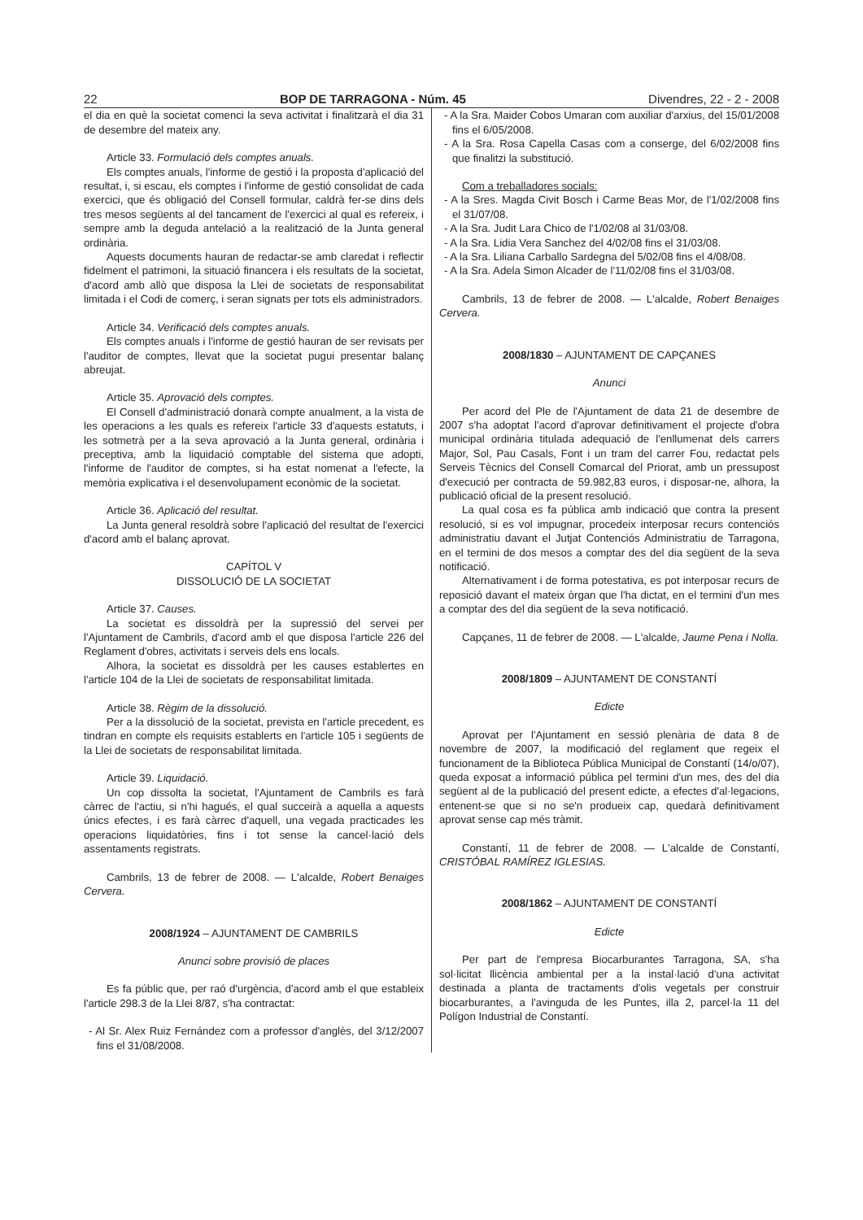22 BOP DE TARRAGONA - Núm. 45 Divendres, 22 - 2 - 2008
el dia en què la societat comenci la seva activitat i finalitzarà el dia 31 de desembre del mateix any.
Article 33. Formulació dels comptes anuals.
Els comptes anuals, l'informe de gestió i la proposta d'aplicació del resultat, i, si escau, els comptes i l'informe de gestió consolidat de cada exercici, que és obligació del Consell formular, caldrà fer-se dins dels tres mesos següents al del tancament de l'exercici al qual es refereix, i sempre amb la deguda antelació a la realització de la Junta general ordinària.
Aquests documents hauran de redactar-se amb claredat i reflectir fidelment el patrimoni, la situació financera i els resultats de la societat, d'acord amb allò que disposa la Llei de societats de responsabilitat limitada i el Codi de comerç, i seran signats per tots els administradors.
Article 34. Verificació dels comptes anuals.
Els comptes anuals i l'informe de gestió hauran de ser revisats per l'auditor de comptes, llevat que la societat pugui presentar balanç abreujat.
Article 35. Aprovació dels comptes.
El Consell d'administració donarà compte anualment, a la vista de les operacions a les quals es refereix l'article 33 d'aquests estatuts, i les sotmetrà per a la seva aprovació a la Junta general, ordinària i preceptiva, amb la liquidació comptable del sistema que adopti, l'informe de l'auditor de comptes, si ha estat nomenat a l'efecte, la memòria explicativa i el desenvolupament econòmic de la societat.
Article 36. Aplicació del resultat.
La Junta general resoldrà sobre l'aplicació del resultat de l'exercici d'acord amb el balanç aprovat.
CAPÍTOL V
DISSOLUCIÓ DE LA SOCIETAT
Article 37. Causes.
La societat es dissoldrà per la supressió del servei per l'Ajuntament de Cambrils, d'acord amb el que disposa l'article 226 del Reglament d'obres, activitats i serveis dels ens locals.
Alhora, la societat es dissoldrà per les causes establertes en l'article 104 de la Llei de societats de responsabilitat limitada.
Article 38. Règim de la dissolució.
Per a la dissolució de la societat, prevista en l'article precedent, es tindran en compte els requisits establerts en l'article 105 i següents de la Llei de societats de responsabilitat limitada.
Article 39. Liquidació.
Un cop dissolta la societat, l'Ajuntament de Cambrils es farà càrrec de l'actiu, si n'hi hagués, el qual succeirà a aquella a aquests únics efectes, i es farà càrrec d'aquell, una vegada practicades les operacions liquidatòries, fins i tot sense la cancel·lació dels assentaments registrats.
Cambrils, 13 de febrer de 2008. — L'alcalde, Robert Benaiges Cervera.
2008/1924 – AJUNTAMENT DE CAMBRILS
Anunci sobre provisió de places
Es fa públic que, per raó d'urgència, d'acord amb el que estableix l'article 298.3 de la Llei 8/87, s'ha contractat:
- Al Sr. Alex Ruiz Fernández com a professor d'anglès, del 3/12/2007 fins el 31/08/2008.
- A la Sra. Maider Cobos Umaran com auxiliar d'arxius, del 15/01/2008 fins el 6/05/2008.
- A la Sra. Rosa Capella Casas com a conserge, del 6/02/2008 fins que finalitzi la substitució.
Com a treballadores socials:
- A la Sres. Magda Civit Bosch i Carme Beas Mor, de l'1/02/2008 fins el 31/07/08.
- A la Sra. Judit Lara Chico de l'1/02/08 al 31/03/08.
- A la Sra. Lidia Vera Sanchez del 4/02/08 fins el 31/03/08.
- A la Sra. Liliana Carballo Sardegna del 5/02/08 fins el 4/08/08.
- A la Sra. Adela Simon Alcader de l'11/02/08 fins el 31/03/08.
Cambrils, 13 de febrer de 2008. — L'alcalde, Robert Benaiges Cervera.
2008/1830 – AJUNTAMENT DE CAPÇANES
Anunci
Per acord del Ple de l'Ajuntament de data 21 de desembre de 2007 s'ha adoptat l'acord d'aprovar definitivament el projecte d'obra municipal ordinària titulada adequació de l'enllumenat dels carrers Major, Sol, Pau Casals, Font i un tram del carrer Fou, redactat pels Serveis Tècnics del Consell Comarcal del Priorat, amb un pressupost d'execució per contracta de 59.982,83 euros, i disposar-ne, alhora, la publicació oficial de la present resolució.
La qual cosa es fa pública amb indicació que contra la present resolució, si es vol impugnar, procedeix interposar recurs contenciós administratiu davant el Jutjat Contenciós Administratiu de Tarragona, en el termini de dos mesos a comptar des del dia següent de la seva notificació.
Alternativament i de forma potestativa, es pot interposar recurs de reposició davant el mateix òrgan que l'ha dictat, en el termini d'un mes a comptar des del dia següent de la seva notificació.
Capçanes, 11 de febrer de 2008. — L'alcalde, Jaume Pena i Nolla.
2008/1809 – AJUNTAMENT DE CONSTANTÍ
Edicte
Aprovat per l'Ajuntament en sessió plenària de data 8 de novembre de 2007, la modificació del reglament que regeix el funcionament de la Biblioteca Pública Municipal de Constantí (14/o/07), queda exposat a informació pública pel termini d'un mes, des del dia següent al de la publicació del present edicte, a efectes d'al·legacions, entenent-se que si no se'n produeix cap, quedarà definitivament aprovat sense cap més tràmit.
Constantí, 11 de febrer de 2008. — L'alcalde de Constantí, CRISTÓBAL RAMÍREZ IGLESIAS.
2008/1862 – AJUNTAMENT DE CONSTANTÍ
Edicte
Per part de l'empresa Biocarburantes Tarragona, SA, s'ha sol·licitat llicència ambiental per a la instal·lació d'una activitat destinada a planta de tractaments d'olis vegetals per construir biocarburantes, a l'avinguda de les Puntes, illa 2, parcel·la 11 del Polígon Industrial de Constantí.